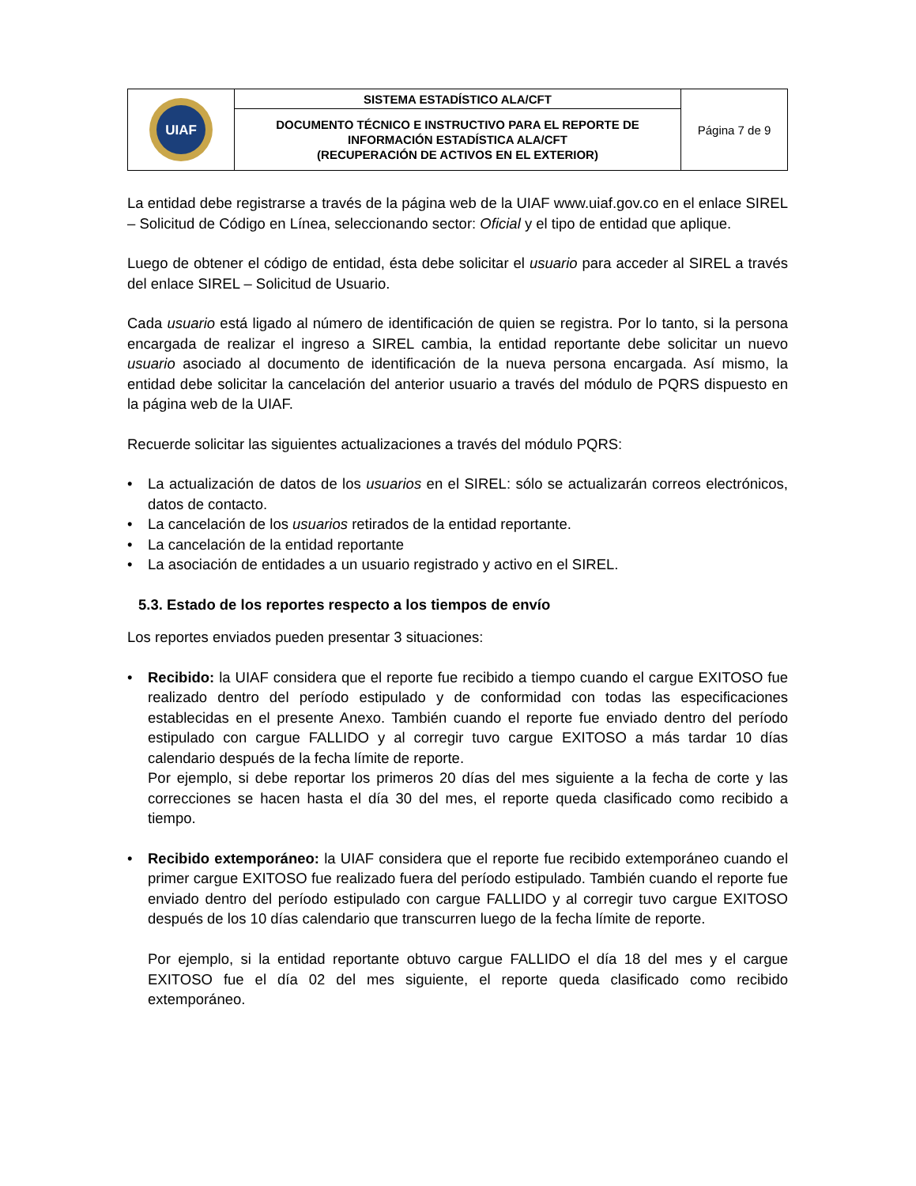| UIAF | SISTEMA ESTADÍSTICO ALA/CFT | Página 7 de 9 |
| | DOCUMENTO TÉCNICO E INSTRUCTIVO PARA EL REPORTE DE INFORMACIÓN ESTADÍSTICA ALA/CFT (RECUPERACIÓN DE ACTIVOS EN EL EXTERIOR) | |
La entidad debe registrarse a través de la página web de la UIAF www.uiaf.gov.co en el enlace SIREL – Solicitud de Código en Línea, seleccionando sector: Oficial y el tipo de entidad que aplique.
Luego de obtener el código de entidad, ésta debe solicitar el usuario para acceder al SIREL a través del enlace SIREL – Solicitud de Usuario.
Cada usuario está ligado al número de identificación de quien se registra. Por lo tanto, si la persona encargada de realizar el ingreso a SIREL cambia, la entidad reportante debe solicitar un nuevo usuario asociado al documento de identificación de la nueva persona encargada. Así mismo, la entidad debe solicitar la cancelación del anterior usuario a través del módulo de PQRS dispuesto en la página web de la UIAF.
Recuerde solicitar las siguientes actualizaciones a través del módulo PQRS:
• La actualización de datos de los usuarios en el SIREL: sólo se actualizarán correos electrónicos, datos de contacto.
• La cancelación de los usuarios retirados de la entidad reportante.
• La cancelación de la entidad reportante
• La asociación de entidades a un usuario registrado y activo en el SIREL.
5.3. Estado de los reportes respecto a los tiempos de envío
Los reportes enviados pueden presentar 3 situaciones:
• Recibido: la UIAF considera que el reporte fue recibido a tiempo cuando el cargue EXITOSO fue realizado dentro del período estipulado y de conformidad con todas las especificaciones establecidas en el presente Anexo. También cuando el reporte fue enviado dentro del período estipulado con cargue FALLIDO y al corregir tuvo cargue EXITOSO a más tardar 10 días calendario después de la fecha límite de reporte.
Por ejemplo, si debe reportar los primeros 20 días del mes siguiente a la fecha de corte y las correcciones se hacen hasta el día 30 del mes, el reporte queda clasificado como recibido a tiempo.
• Recibido extemporáneo: la UIAF considera que el reporte fue recibido extemporáneo cuando el primer cargue EXITOSO fue realizado fuera del período estipulado. También cuando el reporte fue enviado dentro del período estipulado con cargue FALLIDO y al corregir tuvo cargue EXITOSO después de los 10 días calendario que transcurren luego de la fecha límite de reporte.
Por ejemplo, si la entidad reportante obtuvo cargue FALLIDO el día 18 del mes y el cargue EXITOSO fue el día 02 del mes siguiente, el reporte queda clasificado como recibido extemporáneo.